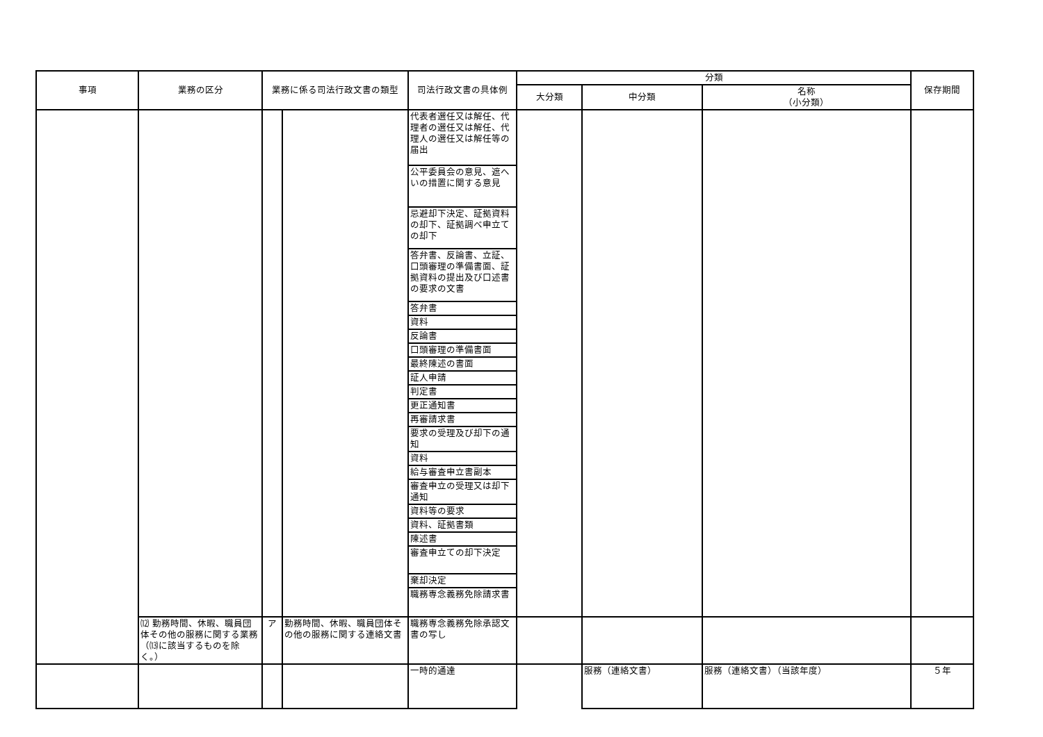| 事項 | 業務の区分 | 業務に係る司法行政文書の類型 | | 司法行政文書の具体例 | 分類 | | | 保存期間 |
| --- | --- | --- | --- | --- | --- | --- | --- | --- |
| | | | | | 大分類 | 中分類 | 名称 （小分類） | |
| | | | | 代表者選任又は解任、代理者の選任又は解任、代理人の選任又は解任等の届出 | | | | |
| | | | | 公平委員会の意見、遮へいの措置に関する意見 | | | | |
| | | | | 忌避却下決定、証拠資料の却下、証拠調べ申立ての却下 | | | | |
| | | | | 答弁書、反論書、立証、口頭審理の準備書面、証拠資料の提出及び口述書の要求の文書 | | | | |
| | | | | 答弁書 | | | | |
| | | | | 資料 | | | | |
| | | | | 反論書 | | | | |
| | | | | 口頭審理の準備書面 | | | | |
| | | | | 最終陳述の書面 | | | | |
| | | | | 証人申請 | | | | |
| | | | | 判定書 | | | | |
| | | | | 更正通知書 | | | | |
| | | | | 再審請求書 | | | | |
| | | | | 要求の受理及び却下の通知 | | | | |
| | | | | 資料 | | | | |
| | | | | 給与審査申立書副本 | | | | |
| | | | | 審査申立の受理又は却下通知 | | | | |
| | | | | 資料等の要求 | | | | |
| | | | | 資料、証拠書類 | | | | |
| | | | | 陳述書 | | | | |
| | | | | 審査申立ての却下決定 | | | | |
| | | | | 棄却決定 | | | | |
| | | | | 職務専念義務免除請求書 | | | | |
| | ⑿ 勤務時間、休暇、職員団体その他の服務に関する業務（⒀に該当するものを除く。） | ア | 勤務時間、休暇、職員団体その他の服務に関する連絡文書 | 職務専念義務免除承認文書の写し | | | | |
| | | | | 一時的通達 | | 服務（連絡文書） | 服務（連絡文書）（当該年度） | ５年 |